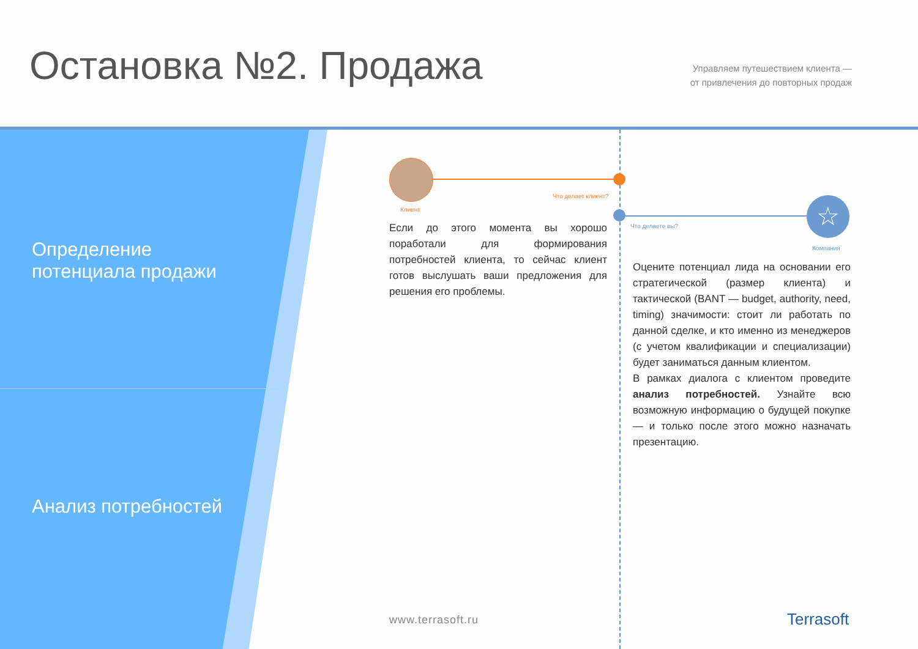Остановка №2. Продажа
Управляем путешествием клиента —
от привлечения до повторных продаж
Определение
потенциала продажи
Анализ потребностей
Что делает клиент?
Клиент ☆
Что делаете вы?
Компания
Если до этого момента вы хорошо поработали для формирования потребностей клиента, то сейчас клиент готов выслушать ваши предложения для решения его проблемы.
Оцените потенциал лида на основании его стратегической (размер клиента) и тактической (BANT — budget, authority, need, timing) значимости: стоит ли работать по данной сделке, и кто именно из менеджеров (с учетом квалификации и специализации) будет заниматься данным клиентом.
В рамках диалога с клиентом проведите анализ потребностей. Узнайте всю возможную информацию о будущей покупке — и только после этого можно назначать презентацию.
www.terrasoft.ru Terrasoft